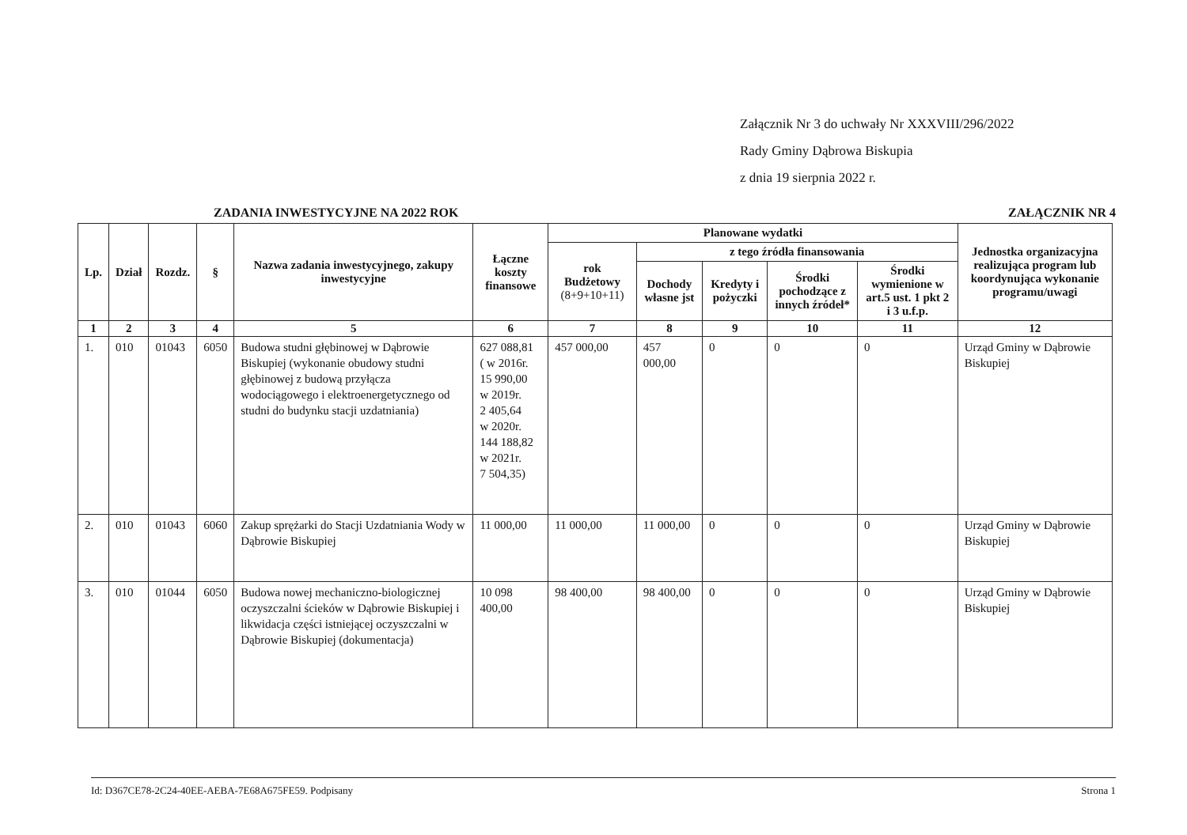Załącznik Nr 3 do uchwały Nr XXXVIII/296/2022
Rady Gminy Dąbrowa Biskupia
z dnia 19 sierpnia 2022 r.
ZADANIA INWESTYCYJNE NA 2022 ROK ZAŁĄCZNIK NR 4
| Lp. | Dział | Rozdz. | § | Nazwa zadania inwestycyjnego, zakupy inwestycyjne | Łączne koszty finansowe | Planowane wydatki | | | | | Jednostka organizacyjna realizująca program lub koordynująca wykonanie programu/uwagi |
| --- | --- | --- | --- | --- | --- | --- | --- | --- | --- | --- | --- |
| | | | | | | rok Budżetowy (8+9+10+11) | z tego źródła finansowania | | | | |
| | | | | | | | Dochody własne jst | Kredyty i pożyczki | Środki pochodzące z innych źródeł* | Środki wymienione w art.5 ust. 1 pkt 2 i 3 u.f.p. | |
| 1 | 2 | 3 | 4 | 5 | 6 | 7 | 8 | 9 | 10 | 11 | 12 |
| 1. | 010 | 01043 | 6050 | Budowa studni głębinowej w Dąbrowie Biskupiej (wykonanie obudowy studni głębinowej z budową przyłącza wodociągowego i elektroenergetycznego od studni do budynku stacji uzdatniania) | 627 088,81 ( w 2016r. 15 990,00 w 2019r. 2 405,64 w 2020r. 144 188,82 w 2021r. 7 504,35) | 457 000,00 | 457 000,00 | 0 | 0 | 0 | Urząd Gminy w Dąbrowie Biskupiej |
| 2. | 010 | 01043 | 6060 | Zakup sprężarki do Stacji Uzdatniania Wody w Dąbrowie Biskupiej | 11 000,00 | 11 000,00 | 11 000,00 | 0 | 0 | 0 | Urząd Gminy w Dąbrowie Biskupiej |
| 3. | 010 | 01044 | 6050 | Budowa nowej mechaniczno-biologicznej oczyszczalni ścieków w Dąbrowie Biskupiej i likwidacja części istniejącej oczyszczalni w Dąbrowie Biskupiej (dokumentacja) | 10 098 400,00 | 98 400,00 | 98 400,00 | 0 | 0 | 0 | Urząd Gminy w Dąbrowie Biskupiej |
Id: D367CE78-2C24-40EE-AEBA-7E68A675FE59. Podpisany Strona 1